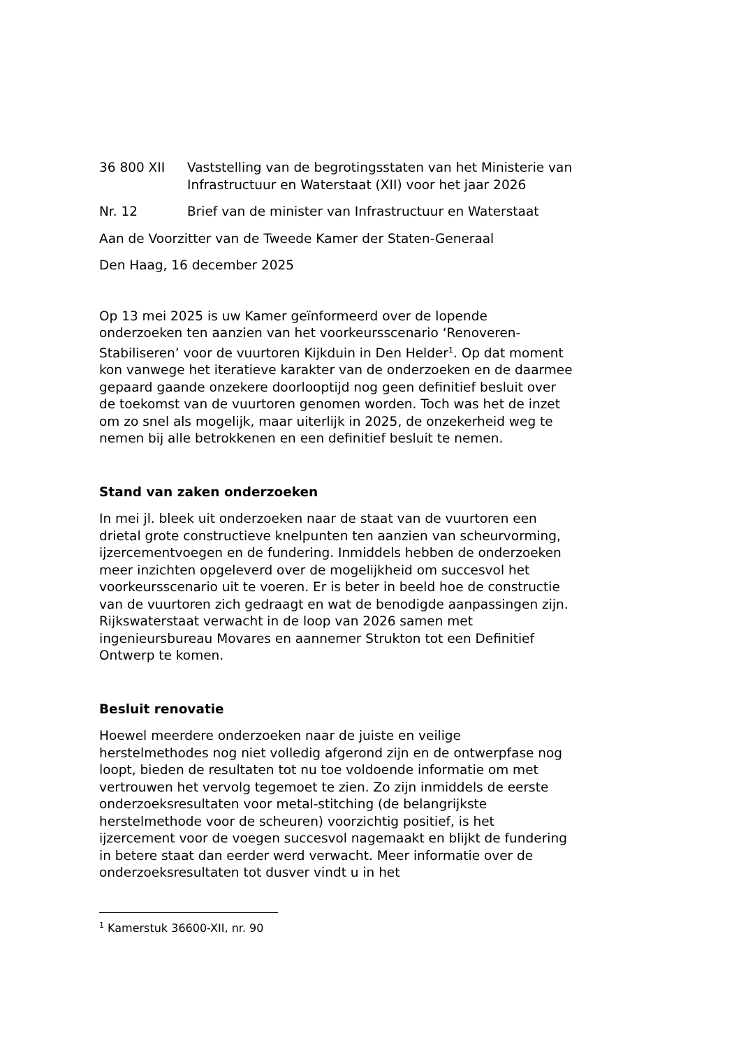36 800 XII Vaststelling van de begrotingsstaten van het Ministerie van Infrastructuur en Waterstaat (XII) voor het jaar 2026
Nr. 12 Brief van de minister van Infrastructuur en Waterstaat
Aan de Voorzitter van de Tweede Kamer der Staten-Generaal
Den Haag, 16 december 2025
Op 13 mei 2025 is uw Kamer geïnformeerd over de lopende onderzoeken ten aanzien van het voorkeursscenario ‘Renoveren-Stabiliseren’ voor de vuurtoren Kijkduin in Den Helder<sup>1</sup>. Op dat moment kon vanwege het iteratieve karakter van de onderzoeken en de daarmee gepaard gaande onzekere doorlooptijd nog geen definitief besluit over de toekomst van de vuurtoren genomen worden. Toch was het de inzet om zo snel als mogelijk, maar uiterlijk in 2025, de onzekerheid weg te nemen bij alle betrokkenen en een definitief besluit te nemen.
Stand van zaken onderzoeken
In mei jl. bleek uit onderzoeken naar de staat van de vuurtoren een drietal grote constructieve knelpunten ten aanzien van scheurvorming, ijzercementvoegen en de fundering. Inmiddels hebben de onderzoeken meer inzichten opgeleverd over de mogelijkheid om succesvol het voorkeursscenario uit te voeren. Er is beter in beeld hoe de constructie van de vuurtoren zich gedraagt en wat de benodigde aanpassingen zijn. Rijkswaterstaat verwacht in de loop van 2026 samen met ingenieursbureau Movares en aannemer Strukton tot een Definitief Ontwerp te komen.
Besluit renovatie
Hoewel meerdere onderzoeken naar de juiste en veilige herstelmethodes nog niet volledig afgerond zijn en de ontwerpfase nog loopt, bieden de resultaten tot nu toe voldoende informatie om met vertrouwen het vervolg tegemoet te zien. Zo zijn inmiddels de eerste onderzoeksresultaten voor metal-stitching (de belangrijkste herstelmethode voor de scheuren) voorzichtig positief, is het ijzercement voor de voegen succesvol nagemaakt en blijkt de fundering in betere staat dan eerder werd verwacht. Meer informatie over de onderzoeksresultaten tot dusver vindt u in het
<sup>1</sup> Kamerstuk 36600-XII, nr. 90